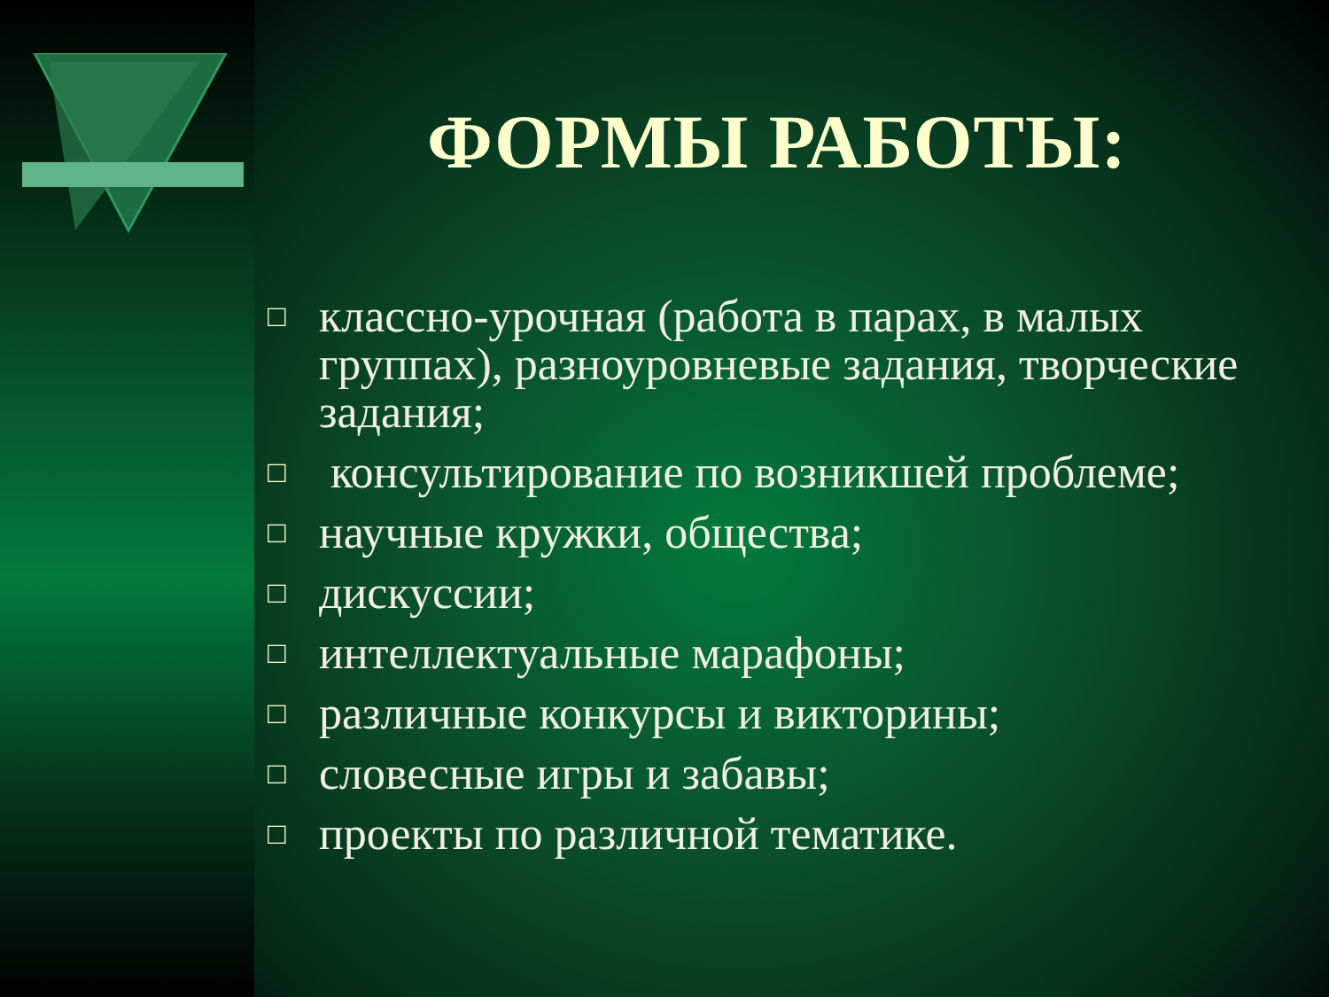ФОРМЫ РАБОТЫ:
□ классно-урочная (работа в парах, в малых группах), разноуровневые задания, творческие задания;
□ консультирование по возникшей проблеме;
□ научные кружки, общества;
□ дискуссии;
□ интеллектуальные марафоны;
□ различные конкурсы и викторины;
□ словесные игры и забавы;
□ проекты по различной тематике.